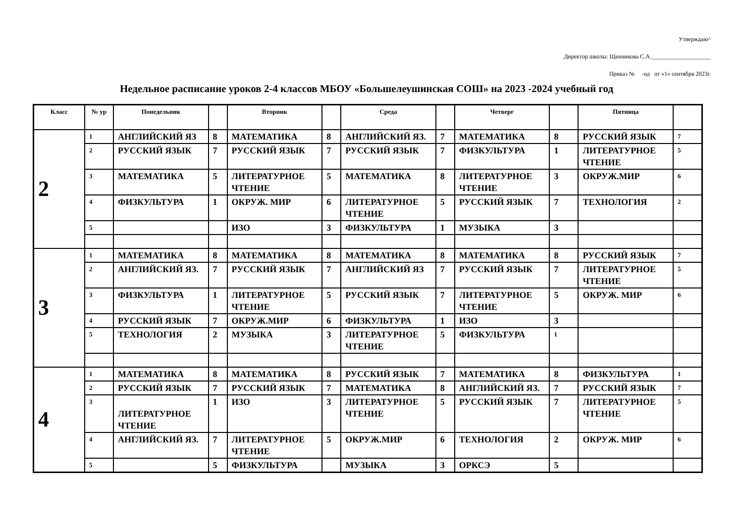Утверждаю^
Директор школы: Щенникова С.А.____________________
Приказ № -од от «1» сентября 2023г.
Недельное расписание уроков 2-4 классов МБОУ «Большелеушинская СОШ» на 2023 -2024 учебный год
| Класс | № ур | Понедельник | | Вторник | | Среда | | Четверг | | Пятница | |
| --- | --- | --- | --- | --- | --- | --- | --- | --- | --- | --- | --- |
| 2 | 1 | АНГЛИЙСКИЙ ЯЗ | 8 | МАТЕМАТИКА | 8 | АНГЛИЙСКИЙ ЯЗ. | 7 | МАТЕМАТИКА | 8 | РУССКИЙ ЯЗЫК | 7 |
| | 2 | РУССКИЙ ЯЗЫК | 7 | РУССКИЙ ЯЗЫК | 7 | РУССКИЙ ЯЗЫК | 7 | ФИЗКУЛЬТУРА | 1 | ЛИТЕРАТУРНОЕ ЧТЕНИЕ | 5 |
| | 3 | МАТЕМАТИКА | 5 | ЛИТЕРАТУРНОЕ ЧТЕНИЕ | 5 | МАТЕМАТИКА | 8 | ЛИТЕРАТУРНОЕ ЧТЕНИЕ | 3 | ОКРУЖ.МИР | 6 |
| | 4 | ФИЗКУЛЬТУРА | 1 | ОКРУЖ. МИР | 6 | ЛИТЕРАТУРНОЕ ЧТЕНИЕ | 5 | РУССКИЙ ЯЗЫК | 7 | ТЕХНОЛОГИЯ | 2 |
| | 5 | | | ИЗО | 3 | ФИЗКУЛЬТУРА | 1 | МУЗЫКА | 3 | | |
| 3 | 1 | МАТЕМАТИКА | 8 | МАТЕМАТИКА | 8 | МАТЕМАТИКА | 8 | МАТЕМАТИКА | 8 | РУССКИЙ ЯЗЫК | 7 |
| | 2 | АНГЛИЙСКИЙ ЯЗ. | 7 | РУССКИЙ ЯЗЫК | 7 | АНГЛИЙСКИЙ ЯЗ | 7 | РУССКИЙ ЯЗЫК | 7 | ЛИТЕРАТУРНОЕ ЧТЕНИЕ | 5 |
| | 3 | ФИЗКУЛЬТУРА | 1 | ЛИТЕРАТУРНОЕ ЧТЕНИЕ | 5 | РУССКИЙ ЯЗЫК | 7 | ЛИТЕРАТУРНОЕ ЧТЕНИЕ | 5 | ОКРУЖ. МИР | 6 |
| | 4 | РУССКИЙ ЯЗЫК | 7 | ОКРУЖ.МИР | 6 | ФИЗКУЛЬТУРА | 1 | ИЗО | 3 | | |
| | 5 | ТЕХНОЛОГИЯ | 2 | МУЗЫКА | 3 | ЛИТЕРАТУРНОЕ ЧТЕНИЕ | 5 | ФИЗКУЛЬТУРА | 1 | | |
| 4 | 1 | МАТЕМАТИКА | 8 | МАТЕМАТИКА | 8 | РУССКИЙ ЯЗЫК | 7 | МАТЕМАТИКА | 8 | ФИЗКУЛЬТУРА | 1 |
| | 2 | РУССКИЙ ЯЗЫК | 7 | РУССКИЙ ЯЗЫК | 7 | МАТЕМАТИКА | 8 | АНГЛИЙСКИЙ ЯЗ. | 7 | РУССКИЙ ЯЗЫК | 7 |
| | 3 | ЛИТЕРАТУРНОЕ ЧТЕНИЕ | 1 | ИЗО | 3 | ЛИТЕРАТУРНОЕ ЧТЕНИЕ | 5 | РУССКИЙ ЯЗЫК | 7 | ЛИТЕРАТУРНОЕ ЧТЕНИЕ | 5 |
| | 4 | АНГЛИЙСКИЙ ЯЗ. | 7 | ЛИТЕРАТУРНОЕ ЧТЕНИЕ | 5 | ОКРУЖ.МИР | 6 | ТЕХНОЛОГИЯ | 2 | ОКРУЖ. МИР | 6 |
| | 5 | | 5 | ФИЗКУЛЬТУРА | | МУЗЫКА | 3 | ОРКСЭ | 5 | | |